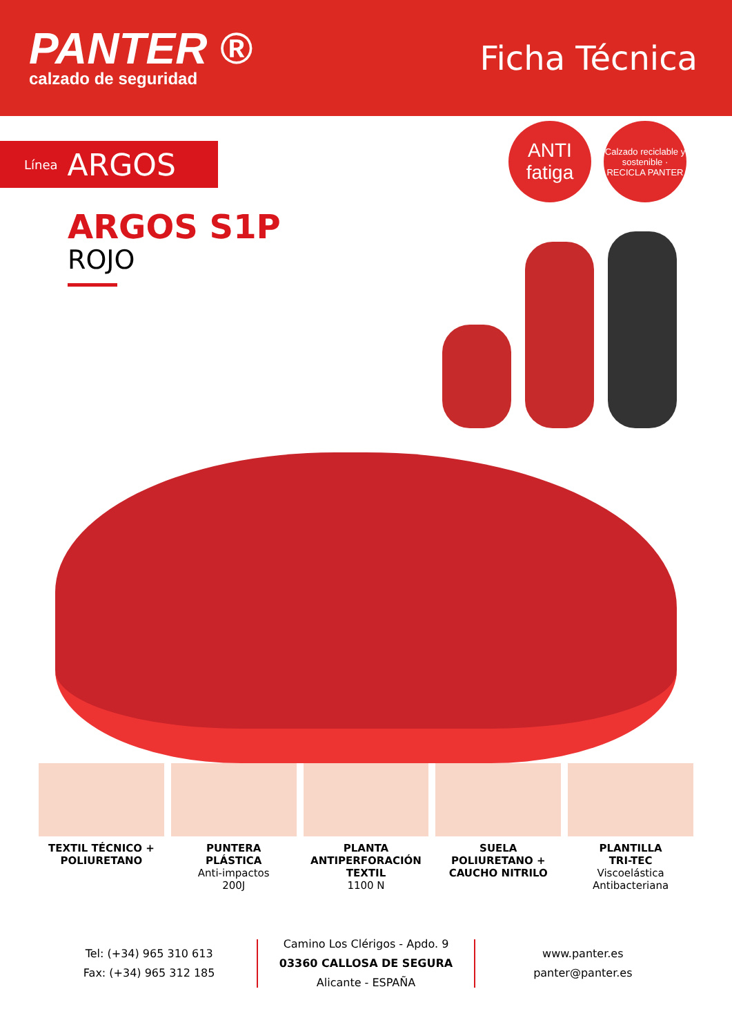PANTER ®
calzado de seguridad
Ficha Técnica
Línea ARGOS
ANTI
fatiga
Calzado reciclable y sostenible · RECICLA PANTER
ARGOS S1P
ROJO
TEXTIL TÉCNICO +
POLIURETANO
PUNTERA
PLÁSTICA
Anti-impactos
200J
PLANTA
ANTIPERFORACIÓN
TEXTIL
1100 N
SUELA
POLIURETANO +
CAUCHO NITRILO
PLANTILLA
TRI-TEC
Viscoelástica
Antibacteriana
Tel: (+34) 965 310 613
Fax: (+34) 965 312 185
Camino Los Clérigos - Apdo. 9
03360 CALLOSA DE SEGURA
Alicante - ESPAÑA
www.panter.es
panter@panter.es